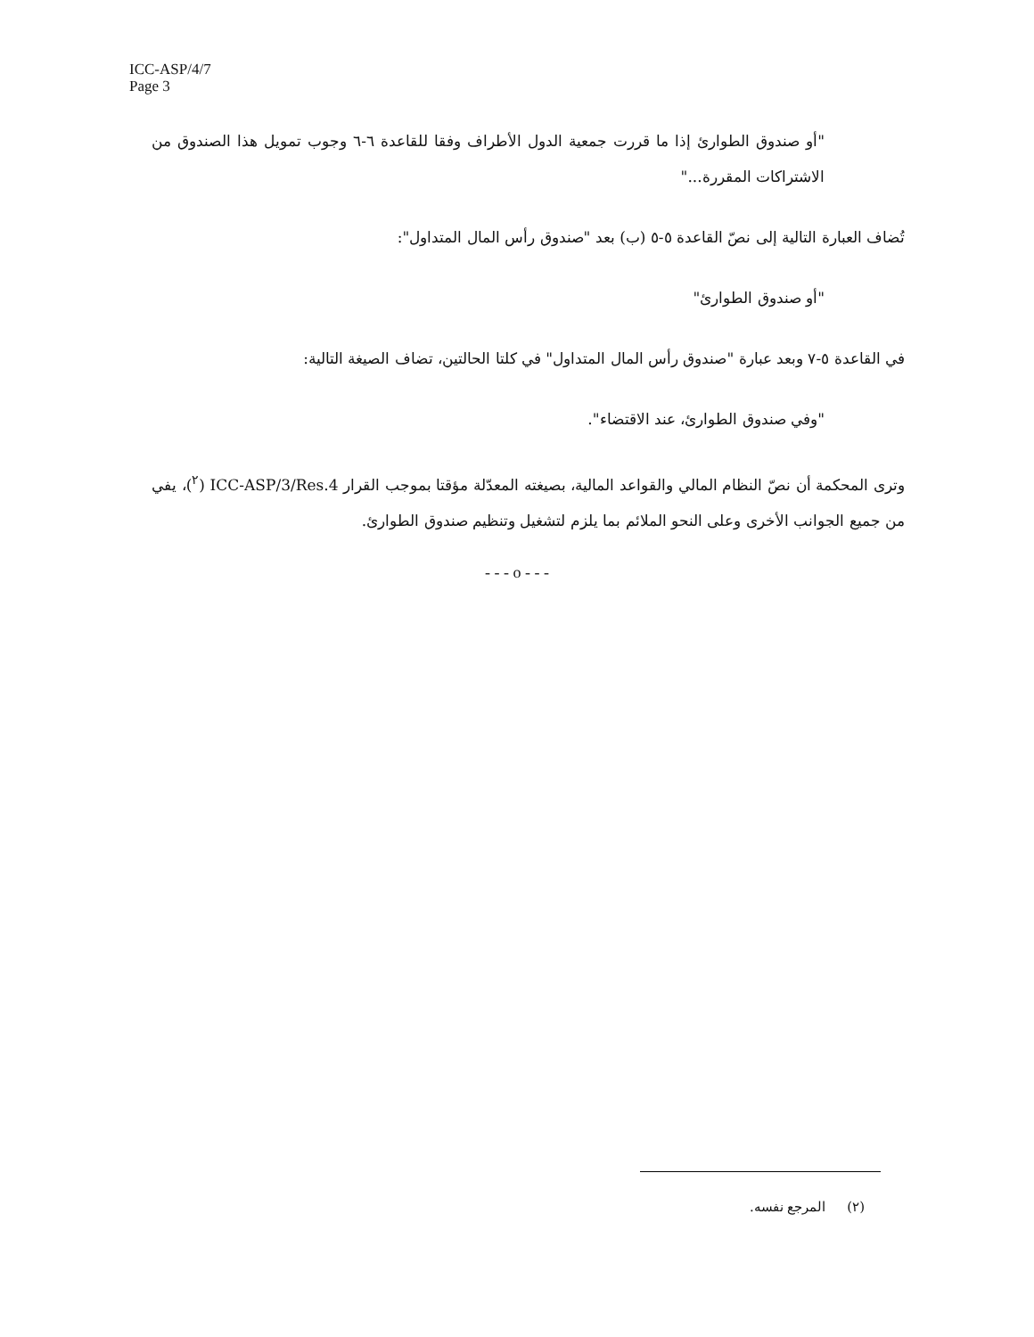ICC-ASP/4/7
Page 3
"أو صندوق الطوارئ إذا ما قررت جمعية الدول الأطراف وفقا للقاعدة ٦-٦ وجوب تمويل هذا الصندوق من الاشتراكات المقررة..."
تُضاف العبارة التالية إلى نصّ القاعدة ٥-٥ (ب) بعد "صندوق رأس المال المتداول":
"أو صندوق الطوارئ"
في القاعدة ٥-٧ وبعد عبارة "صندوق رأس المال المتداول" في كلتا الحالتين، تضاف الصيغة التالية:
"وفي صندوق الطوارئ، عند الاقتضاء".
وترى المحكمة أن نصّ النظام المالي والقواعد المالية، بصيغته المعدّلة مؤقتا بموجب القرار ICC-ASP/3/Res.4 (<sup>٢</sup>)، يفي من جميع الجوانب الأخرى وعلى النحو الملائم بما يلزم لتشغيل وتنظيم صندوق الطوارئ.
- - - o - - -
(٢) المرجع نفسه.